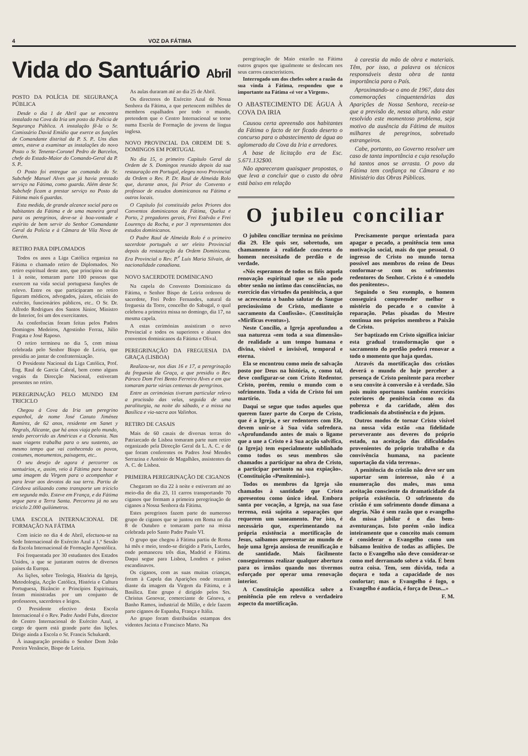4 VOZ DA FÁTIMA
Vida do Santuário Abril
POSTO DA POLÍCIA DE SEGURANÇA PÚBLICA
Desde o dia 1 de Abril que se encontra instalado na Cova da Iria um posto da Polícia de Segurança Pública. A instalação fê-la o Sr. Comissário David Emídio que exerce as funções de Comandante distrital da P. S. P.. Uns dias antes, esteve a examinar as instalações do novo Posto o Sr. Tenente-Coronel Pedro de Barcelos, chefe do Estado-Maior do Comando-Geral da P. S. P..
O Posto foi entregue ao comando do Sr. Subchefe Manuel Alves que já havia prestado serviço na Fátima, como guarda. Além deste Sr. Subchefe ficam a prestar serviço no Posto da Fátima mais 6 guardas.
Esta medida, de grande alcance social para os habitantes da Fátima e de uma maneira geral para os peregrinos, deve-se à boa-vontade e espírito de bem servir do Senhor Comandante Geral da Polícia e à Câmara de Vila Nova de Ourém.
RETIRO PARA DIPLOMADOS
Todos os anos a Liga Católica organiza na Fátima o chamado retiro de Diplomados. No retiro espiritual deste ano, que principiou no dia 1 à noite, tomaram parte 100 pessoas que exercem na vida social portuguesa funções de relevo. Entre os que participaram no retiro figuram médicos, advogados, juízes, oficiais do exército, funcionários públicos, etc.. O Sr. Dr. Alfredo Rodrigues dos Santos Júnior, Ministro do Interior, foi um dos exercitantes.
As conferências foram feitas pelos Padres Domingos Medeiros, Agostinho Ferraz, Júlio Fragata e José Raposo.
O retiro terminou no dia 5, com missa celebrada pelo Senhor Bispo de Leiria, que presidiu ao jantar de confraternização.
O Presidente Nacional da Liga Católica, Prof. Eng. Raul de Garcia Cabral, bem como alguns vogais da Direcção Nacional, estiveram presentes no retiro.
PEREGRINAÇÃO PELO MUNDO EM TRICICLO
Chegou à Cova da Iria um peregrino espanhol, de nome José Canuto Jiménez Ramírez, de 62 anos, residente em Sanet y Negrals, Alicante, que há anos viaja pelo mundo, tendo percorrido as Américas e a Oceania. Nas suas viagens trabalha para o seu sustento, ao mesmo tempo que vai conhecendo os povos, costumes, monumentos, paisagens, etc..
O seu desejo de agora é percorrer os santuários, e, assim, veio à Fátima para buscar uma imagem da Virgem para o acompanhar e para levar aos devotos da sua terra. Partiu de Córdova utilizando como transporte um triciclo em segunda mão. Esteve em França, e da Fátima segue para a Terra Santa. Percorreu já no seu triciclo 2.000 quilómetros.
UMA ESCOLA INTERNACIONAL DE FORMAÇÃO NA FÁTIMA
Com início no dia 4 de Abril, efectuou-se na Sede Internacional do Exército Azul a 1.ª Sessão da Escola Internacional de Formação Apostólica.
Foi frequentada por 30 estudantes dos Estados Unidos, a que se juntaram outros de diversos países da Europa.
As lições, sobre Teologia, História da Igreja, Metodologia, Acção Católica, História e Cultura Portuguesa, Bizâncio e Princípios Espirituais, foram ministradas por um conjunto de professores, sacerdotes e leigos.
O Presidente efectivo desta Escola Internacional é o Rev. Padre André Fuhs, director do Centro Internacional do Exército Azul, a cargo de quem está grande parte das lições. Dirige ainda a Escola o Sr. Francis Schukardt.
À inauguração presidiu o Senhor Dom João Pereira Venâncio, Bispo de Leiria.
As aulas duraram até ao dia 25 de Abril.
Os directores do Exército Azul de Nossa Senhora da Fátima, a que pertencem milhões de membros espalhados por todo o mundo, pretendem que o Centro Internacional se torne numa Escola de Formação de jovens de língua inglesa.
NOVO PROVINCIAL DA ORDEM DE S. DOMINGOS EM PORTUGAL
No dia 15, o primeiro Capítulo Geral da Ordem de S. Domingos reunido depois da sua restauração em Portugal, elegeu novo Provincial da Ordem o Rev. P. Dr. Raul de Almeida Rolo que, durante anos, foi Prior do Convento e professor de estudos dominicanos na Fátima e outros locais.
O Capítulo foi constituído pelos Priores dos Conventos dominicanos da Fátima, Queluz e Porto, 2 pregadores gerais, Frei Estêvão e Frei Lourenço da Rocha, e por 3 representantes dos estudos dominicanos.
O Padre Raul de Almeida Rolo é o primeiro sacerdote português a ser eleito Provincial depois da restauração da Ordem Dominicana. Era Provincial o Rev. P.<sup>e</sup> Luís Maria Silvain, de nacionalidade canadiana.
NOVO SACERDOTE DOMINICANO
Na capela do Convento Dominicano da Fátima, o Senhor Bispo de Leiria ordenou de sacerdote, Frei Pedro Fernandes, natural da freguesia da Torre, concelho do Sabugal, o qual celebrou a primeira missa no domingo, dia 17, na mesma capela.
A estas cerimónias assistiram o novo Provincial e todos os superiores e alunos dos conventos dominicanos da Fátima e Olival.
PEREGRINAÇÃO DA FREGUESIA DA GRAÇA (LISBOA)
Realizou-se, nos dias 16 e 17, a peregrinação da freguesia da Graça, a que presidiu o Rev. Pároco Dom Frei Bento Ferreira Alves e em que tomaram parte várias centenas de peregrinos.
Entre as cerimónias tiveram particular relevo a procissão das velas, seguida de uma paraliturgia, na noite do sábado, e a missa na Basílica e via-sacra aos Valinhos.
RETIRO DE CASAIS
Mais de 60 casais de diversas terras do Patriarcado de Lisboa tomaram parte num retiro organizado pela Direcção Geral da L. A. C. e de que foram conferentes os Padres José Mendes Serrazina e António de Magalhães, assistentes da A. C. de Lisboa.
PRIMEIRA PEREGRINAÇÃO DE CIGANOS
Chegaram no dia 22 à noite e estiveram até ao meio-dia do dia 23, 11 carros transportando 70 ciganos que formam a primeira peregrinação de ciganos a Nossa Senhora da Fátima.
Estes peregrinos fazem parte do numeroso grupo de ciganos que se juntou em Roma no dia 8 de Outubro e tomaram parte na missa celebrada pelo Santo Padre Paulo VI.
O grupo que chegou à Fátima partiu de Roma há mês e meio, tendo-se dirigido a Paris, Lurdes, onde pemaneceu três dias, Madrid e Fátima. Daqui segue para Lisboa, Londres e países escandinavos.
Os ciganos, com as suas muitas crianças, foram à Capela das Aparições onde rezaram diante da imagem da Virgem da Fátima, e à Basílica. Este grupo é dirigido pelos Srs. Christus Genovar, comerciante de Génova, e Banho Ramos, industrial de Milão, e dele fazem parte ciganos de Espanha, França e Itália.
Ao grupo foram distribuídas estampas dos videntes Jacinta e Francisco Marto. Na
peregrinação de Maio estarão na Fátima outros grupos que igualmente se deslocam nos seus carros característicos.
Interrogado um dos chefes sobre a razão da sua vinda à Fátima, respondeu que o importante na Fátima «é ver a Virgem».
O ABASTECIMENTO DE ÁGUA À COVA DA IRIA
Causou certa apreensão aos habitantes da Fátima o facto de ter ficado deserto o concurso para o abastecimento de água ao aglomerado da Cova da Iria e arredores.
A base de licitação era de Esc. 5.671.132$00.
Não apareceram quaisquer propostas, o que leva a concluir que o custo da obra está baixo em relação
à carestia da mão de obra e materiais. Têm, por isso, a palavra os técnicos responsáveis desta obra de tanta importância para o País.
Aproximando-se o ano de 1967, data das comemorações cinquentenárias das Aparições de Nossa Senhora, receia-se que a previsão de, nessa altura, não estar resolvido este momentoso problema, seja motivo da ausência da Fátima de muitos milhares de peregrinos, sobretudo estrangeiros.
Cabe, portanto, ao Governo resolver um caso de tanta importância e cuja resolução há tantos anos se arrasta. O povo da Fátima tem confiança na Câmara e no Ministério das Obras Públicas.
O jubileu conciliar
O jubileu conciliar termina no próximo dia 29. Ele quis ser, sobretudo, um chamamento à realidade concreta do homem necessitado de perdão e de verdade.
«Nós esperamos de todos os fiéis aquela renovação espiritual que se não pode obter senão no íntimo das consciências, no exercício das virtudes da penitência, a que se acrescenta o banho salutar do Sangue preciosíssimo de Cristo, mediante o sacramento da Confissão». (Constituição «Mirificus eventus»).
Neste Concílio, a Igreja aprofundou a sua natureza «em toda a sua dimensão» de realidade a um tempo humana e divina, visível e invisível, temporal e eterna.
Ela se encontrou como meio de salvação posto por Deus na história, e, como tal, deve configurar-se com Cristo Redentor. Cristo, porém, remiu o mundo com o sofrimento. Toda a vida de Cristo foi um martírio.
Daqui se segue que todos aqueles que querem fazer parte do Corpo de Cristo, que é a Igreja, e ser redentores com Ele, devem unir-se à Sua vida sofredora. «Aprofundando antes de mais o ligame que a une a Cristo e à Sua acção salvífica, (a Igreja) tem especialmente sublinhado como todos os seus membros são chamados a participar na obra de Cristo, a participar portanto na sua expiação». (Constituição «Pœnitemini»).
Todos os membros da Igreja são chamados à santidade que Cristo apresentou como único ideal. Embora santa por vocação, a Igreja, na sua fase terrena, está sujeita a separações que requerem um saneamento. Por isto, é necessário que, experimentando na própria existência a mortificação de Jesus, saibamos apresentar ao mundo de hoje uma Igreja ansiosa de reunificação e de santidade. Mais fàcilmente conseguiremos realizar qualquer abertura para os irmãos quando nos tivermos esforçado por operar uma renovação interior.
A Constituição apostólica sobre a penitência põe em relevo o verdadeiro aspecto da mortificação.
Precisamente porque orientada para apagar o pecado, a penitência tem uma motivação social, mais do que pessoal. O ingresso de Cristo no mundo torna possível aos membros do reino de Deus conformar-se com os sofrimentos redentores do Senhor. Cristo é o «modelo dos penitentes».
Seguindo o Seu exemplo, o homem conseguirá compreender melhor o mistério do pecado e o convite à reparação. Pelas pisadas do Mestre continua nos próprios membros a Paixão de Cristo.
Ser baptizado em Cristo significa iniciar esta gradual transformação que o sacramento do perdão poderá renovar a todo o momento que haja quedas.
Através da mortificação dos cristãos deverá o mundo de hoje perceber a presença de Cristo penitente para receber o seu convite à conversão e à verdade. São pois muito oportunos também exercícios exteriores de penitência como os da pobreza e da caridade, além dos tradicionais da abstinência e do jejum.
Outros modos de tornar Cristo visível na nossa vida estão «na fidelidade perseverante aos deveres do próprio estado, na aceitação das dificuldades provenientes do próprio trabalho e da convivência humana, na paciente suportação da vida terrena».
A penitência do cristão não deve ser um suportar sem interesse, não é a enumeração dos males, mas uma aceitação consciente da dramaticidade da própria existência. O sofrimento do cristão é um sofrimento donde dimana a alegria. Não é sem razão que o evangelho da missa jubilar é o das bem-aventuranças. Isto porém «não indica inteiramente que o conceito mais comum é considerar o Evangelho como um bálsamo lenitivo de todas as aflições. De facto o Evangelho não deve considerar-se como mel derramado sobre a vida. É bem outra coisa. Tem, sem dúvida, toda a doçura e toda a capacidade de nos confortar; mas o Evangelho é fogo, o Evangelho é audácia, é força de Deus...»
F. M.